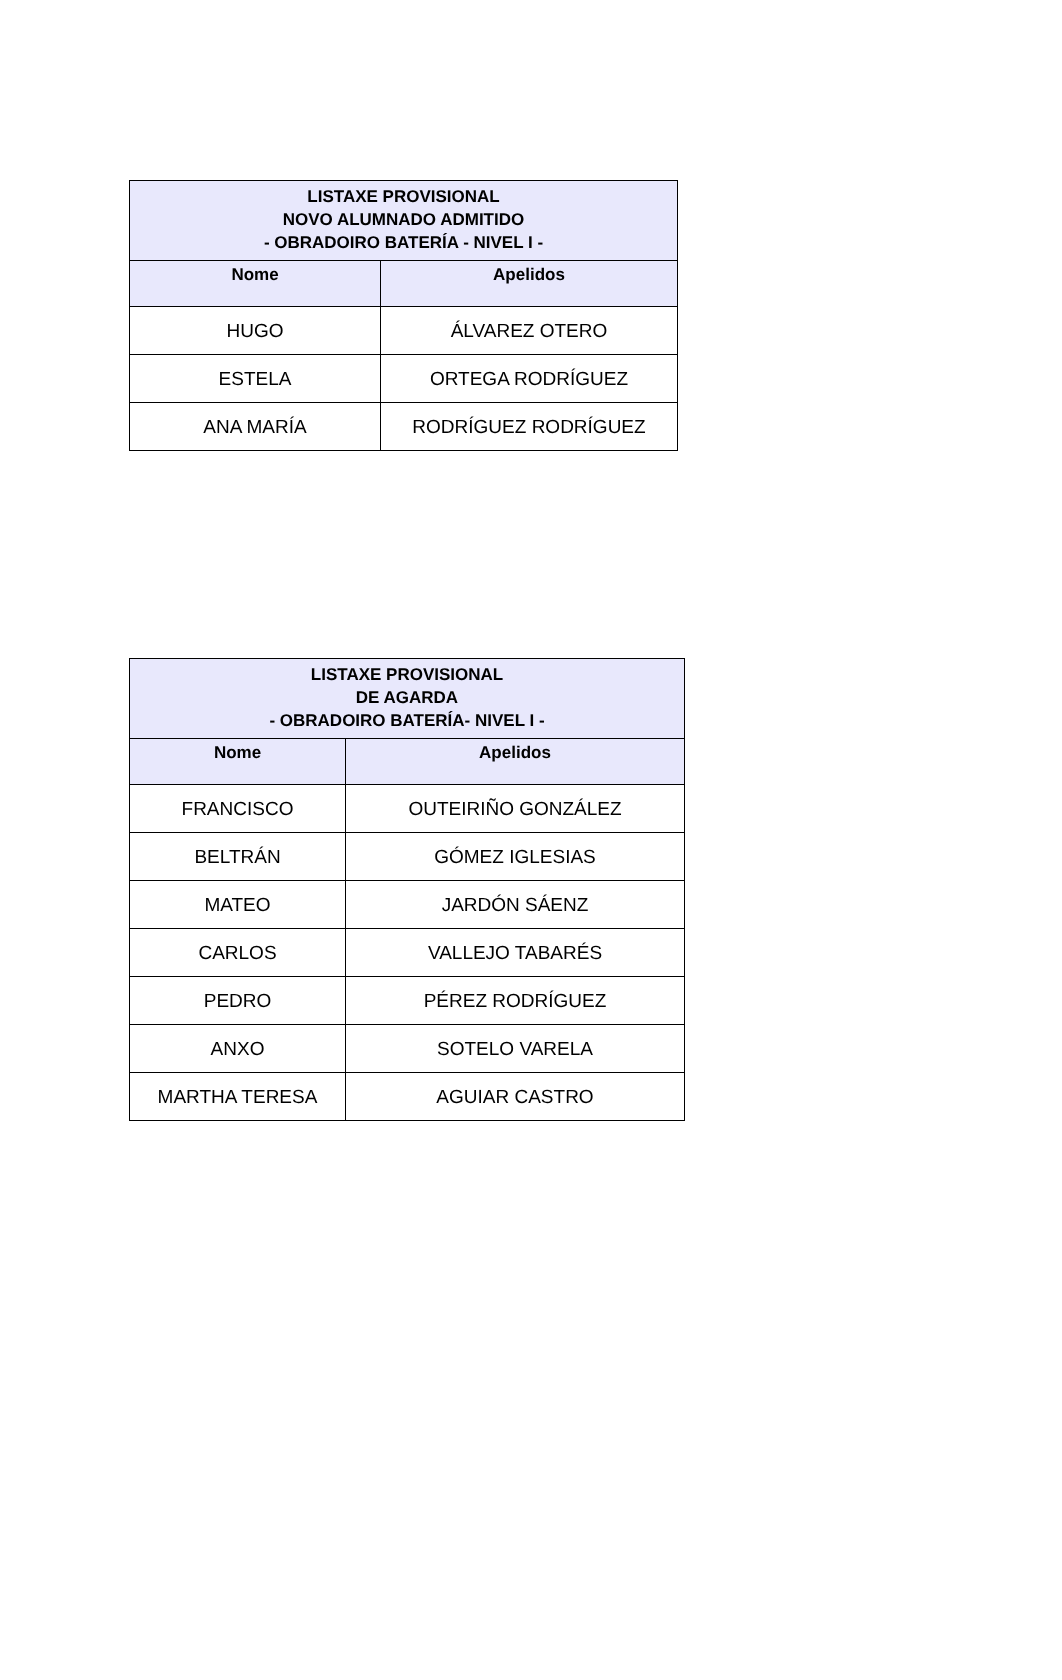| LISTAXE PROVISIONAL NOVO ALUMNADO ADMITIDO - OBRADOIRO BATERÍA - NIVEL I - | |
| --- | --- |
| Nome | Apelidos |
| HUGO | ÁLVAREZ OTERO |
| ESTELA | ORTEGA RODRÍGUEZ |
| ANA MARÍA | RODRÍGUEZ RODRÍGUEZ |
| LISTAXE PROVISIONAL DE AGARDA - OBRADOIRO BATERÍA- NIVEL I - | |
| --- | --- |
| Nome | Apelidos |
| FRANCISCO | OUTEIRIÑO GONZÁLEZ |
| BELTRÁN | GÓMEZ IGLESIAS |
| MATEO | JARDÓN SÁENZ |
| CARLOS | VALLEJO TABARÉS |
| PEDRO | PÉREZ RODRÍGUEZ |
| ANXO | SOTELO VARELA |
| MARTHA TERESA | AGUIAR CASTRO |